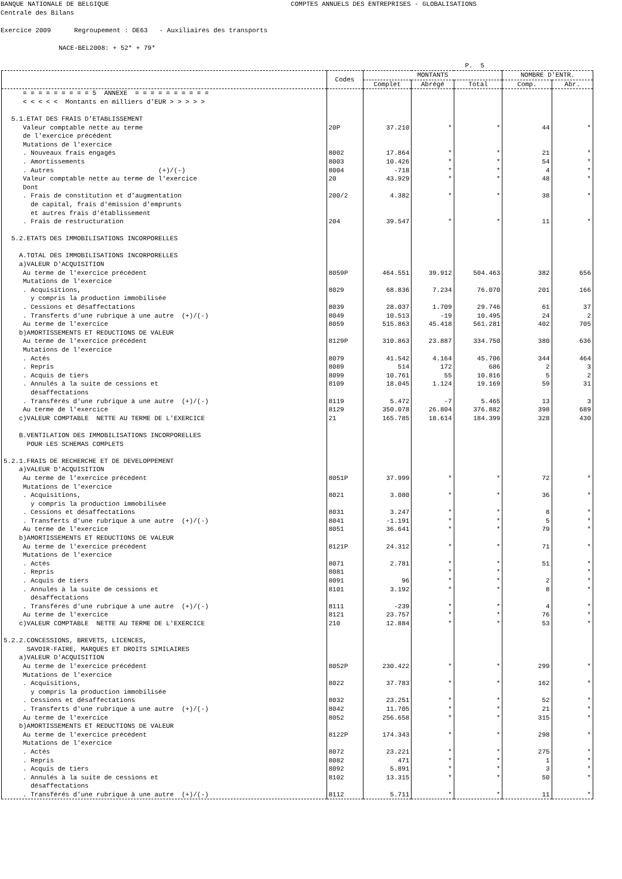BANQUE NATIONALE DE BELGIQUE COMPTES ANNUELS DES ENTREPRISES - GLOBALISATIONS Centrale des Bilans Exercice 2009 Regroupement : DE63 - Auxiliaires des transports NACE-BEL2008: + 52* + 79* P. 5
| | Codes | MONTANTS | | | NOMBRE D'ENTR. | |
| --- | --- | --- | --- | --- | --- | --- |
| | | Complet | Abrégé | Total | Comp. | Abr. |
| = = = = = = = = = 5 ANNEXE = = = = = = = = = = | | | | | | |
| < < < < < Montants en milliers d'EUR > > > > > | | | | | | |
| 5.1.ETAT DES FRAIS D'ETABLISSEMENT | | | | | | |
| Valeur comptable nette au terme | 20P | 37.210 | * | * | 44 | * |
| de l'exercice précédent | | | | | | |
| Mutations de l'exercice | | | | | | |
| . Nouveaux frais engagés | 8002 | 17.864 | * | * | 21 | * |
| . Amortissements | 8003 | 10.426 | * | * | 54 | * |
| . Autres (+)/(-) | 8004 | -718 | * | * | 4 | * |
| Valeur comptable nette au terme de l'exercice | 20 | 43.929 | * | * | 48 | * |
| Dont | | | | | | |
| . Frais de constitution et d'augmentation | 200/2 | 4.382 | * | * | 38 | * |
| de capital, frais d'émission d'emprunts | | | | | | |
| et autres frais d'établissement | | | | | | |
| . Frais de restructuration | 204 | 39.547 | * | * | 11 | * |
| 5.2.ETATS DES IMMOBILISATIONS INCORPORELLES | | | | | | |
| A.TOTAL DES IMMOBILISATIONS INCORPORELLES | | | | | | |
| a)VALEUR D'ACQUISITION | | | | | | |
| Au terme de l'exercice précédent | 8059P | 464.551 | 39.912 | 504.463 | 382 | 656 |
| Mutations de l'exercice | | | | | | |
| . Acquisitions, | 8029 | 68.836 | 7.234 | 76.070 | 201 | 166 |
| y compris la production immobilisée | | | | | | |
| . Cessions et désaffectations | 8039 | 28.037 | 1.709 | 29.746 | 61 | 37 |
| . Transferts d'une rubrique à une autre (+)/(-) | 8049 | 10.513 | -19 | 10.495 | 24 | 2 |
| Au terme de l'exercice | 8059 | 515.863 | 45.418 | 561.281 | 402 | 705 |
| b)AMORTISSEMENTS ET REDUCTIONS DE VALEUR | | | | | | |
| Au terme de l'exercice précédent | 8129P | 310.863 | 23.887 | 334.750 | 380 | 636 |
| Mutations de l'exercice | | | | | | |
| . Actés | 8079 | 41.542 | 4.164 | 45.706 | 344 | 464 |
| . Repris | 8089 | 514 | 172 | 686 | 2 | 3 |
| . Acquis de tiers | 8099 | 10.761 | 55 | 10.816 | 5 | 2 |
| . Annulés à la suite de cessions et | 8109 | 18.045 | 1.124 | 19.169 | 59 | 31 |
| désaffectations | | | | | | |
| . Transférés d'une rubrique à une autre (+)/(-) | 8119 | 5.472 | -7 | 5.465 | 13 | 3 |
| Au terme de l'exercice | 8129 | 350.078 | 26.804 | 376.882 | 398 | 689 |
| c)VALEUR COMPTABLE NETTE AU TERME DE L'EXERCICE | 21 | 165.785 | 18.614 | 184.399 | 328 | 430 |
| B.VENTILATION DES IMMOBILISATIONS INCORPORELLES | | | | | | |
| POUR LES SCHEMAS COMPLETS | | | | | | |
| 5.2.1.FRAIS DE RECHERCHE ET DE DEVELOPPEMENT | | | | | | |
| a)VALEUR D'ACQUISITION | | | | | | |
| Au terme de l'exercice précédent | 8051P | 37.999 | * | * | 72 | * |
| Mutations de l'exercice | | | | | | |
| . Acquisitions, | 8021 | 3.080 | * | * | 36 | * |
| y compris la production immobilisée | | | | | | |
| . Cessions et désaffectations | 8031 | 3.247 | * | * | 8 | * |
| . Transferts d'une rubrique à une autre (+)/(-) | 8041 | -1.191 | * | * | 5 | * |
| Au terme de l'exercice | 8051 | 36.641 | * | * | 79 | * |
| b)AMORTISSEMENTS ET REDUCTIONS DE VALEUR | | | | | | |
| Au terme de l'exercice précédent | 8121P | 24.312 | * | * | 71 | * |
| Mutations de l'exercice | | | | | | |
| . Actés | 8071 | 2.781 | * | * | 51 | * |
| . Repris | 8081 | | * | * | | * |
| . Acquis de tiers | 8091 | 96 | * | * | 2 | * |
| . Annulés à la suite de cessions et | 8101 | 3.192 | * | * | 8 | * |
| désaffectations | | | | | | |
| . Transférés d'une rubrique à une autre (+)/(-) | 8111 | -239 | * | * | 4 | * |
| Au terme de l'exercice | 8121 | 23.757 | * | * | 76 | * |
| c)VALEUR COMPTABLE NETTE AU TERME DE L'EXERCICE | 210 | 12.884 | * | * | 53 | * |
| 5.2.2.CONCESSIONS, BREVETS, LICENCES, | | | | | | |
| SAVOIR-FAIRE, MARQUES ET DROITS SIMILAIRES | | | | | | |
| a)VALEUR D'ACQUISITION | | | | | | |
| Au terme de l'exercice précédent | 8052P | 230.422 | * | * | 299 | * |
| Mutations de l'exercice | | | | | | |
| . Acquisitions, | 8022 | 37.783 | * | * | 162 | * |
| y compris la production immobilisée | | | | | | |
| . Cessions et désaffectations | 8032 | 23.251 | * | * | 52 | * |
| . Transferts d'une rubrique à une autre (+)/(-) | 8042 | 11.705 | * | * | 21 | * |
| Au terme de l'exercice | 8052 | 256.658 | * | * | 315 | * |
| b)AMORTISSEMENTS ET REDUCTIONS DE VALEUR | | | | | | |
| Au terme de l'exercice précédent | 8122P | 174.343 | * | * | 298 | * |
| Mutations de l'exercice | | | | | | |
| . Actés | 8072 | 23.221 | * | * | 275 | * |
| . Repris | 8082 | 471 | * | * | 1 | * |
| . Acquis de tiers | 8092 | 5.891 | * | * | 3 | * |
| . Annulés à la suite de cessions et | 8102 | 13.315 | * | * | 50 | * |
| désaffectations | | | | | | |
| . Transférés d'une rubrique à une autre (+)/(-) | 8112 | 5.711 | * | * | 11 | * |